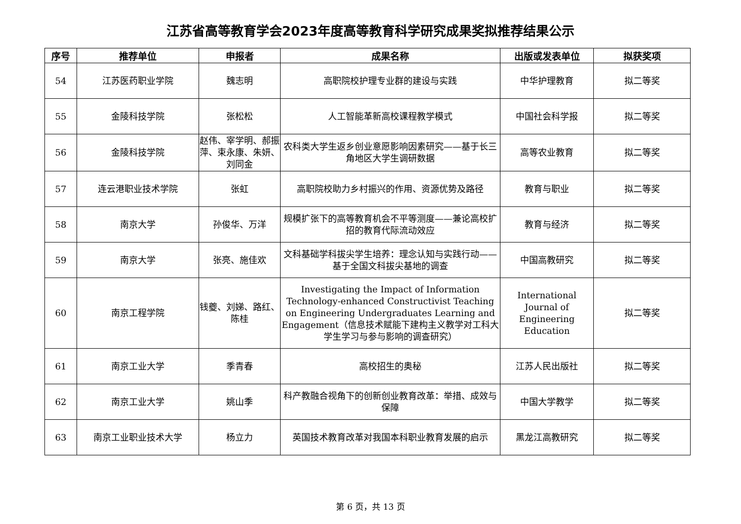江苏省高等教育学会2023年度高等教育科学研究成果奖拟推荐结果公示
| 序号 | 推荐单位 | 申报者 | 成果名称 | 出版或发表单位 | 拟获奖项 |
| --- | --- | --- | --- | --- | --- |
| 54 | 江苏医药职业学院 | 魏志明 | 高职院校护理专业群的建设与实践 | 中华护理教育 | 拟二等奖 |
| 55 | 金陵科技学院 | 张松松 | 人工智能革新高校课程教学模式 | 中国社会科学报 | 拟二等奖 |
| 56 | 金陵科技学院 | 赵伟、宰学明、郝振萍、束永康、朱妍、刘同金 | 农科类大学生返乡创业意愿影响因素研究——基于长三角地区大学生调研数据 | 高等农业教育 | 拟二等奖 |
| 57 | 连云港职业技术学院 | 张虹 | 高职院校助力乡村振兴的作用、资源优势及路径 | 教育与职业 | 拟二等奖 |
| 58 | 南京大学 | 孙俊华、万洋 | 规模扩张下的高等教育机会不平等测度——兼论高校扩招的教育代际流动效应 | 教育与经济 | 拟二等奖 |
| 59 | 南京大学 | 张亮、施佳欢 | 文科基础学科拔尖学生培养：理念认知与实践行动——基于全国文科拔尖基地的调查 | 中国高教研究 | 拟二等奖 |
| 60 | 南京工程学院 | 钱夔、刘娣、路红、陈桂 | Investigating the Impact of Information Technology-enhanced Constructivist Teaching on Engineering Undergraduates Learning and Engagement（信息技术赋能下建构主义教学对工科大学生学习与参与影响的调查研究） | International Journal of Engineering Education | 拟二等奖 |
| 61 | 南京工业大学 | 季青春 | 高校招生的奥秘 | 江苏人民出版社 | 拟二等奖 |
| 62 | 南京工业大学 | 姚山季 | 科产教融合视角下的创新创业教育改革：举措、成效与保障 | 中国大学教学 | 拟二等奖 |
| 63 | 南京工业职业技术大学 | 杨立力 | 英国技术教育改革对我国本科职业教育发展的启示 | 黑龙江高教研究 | 拟二等奖 |
第 6 页，共 13 页